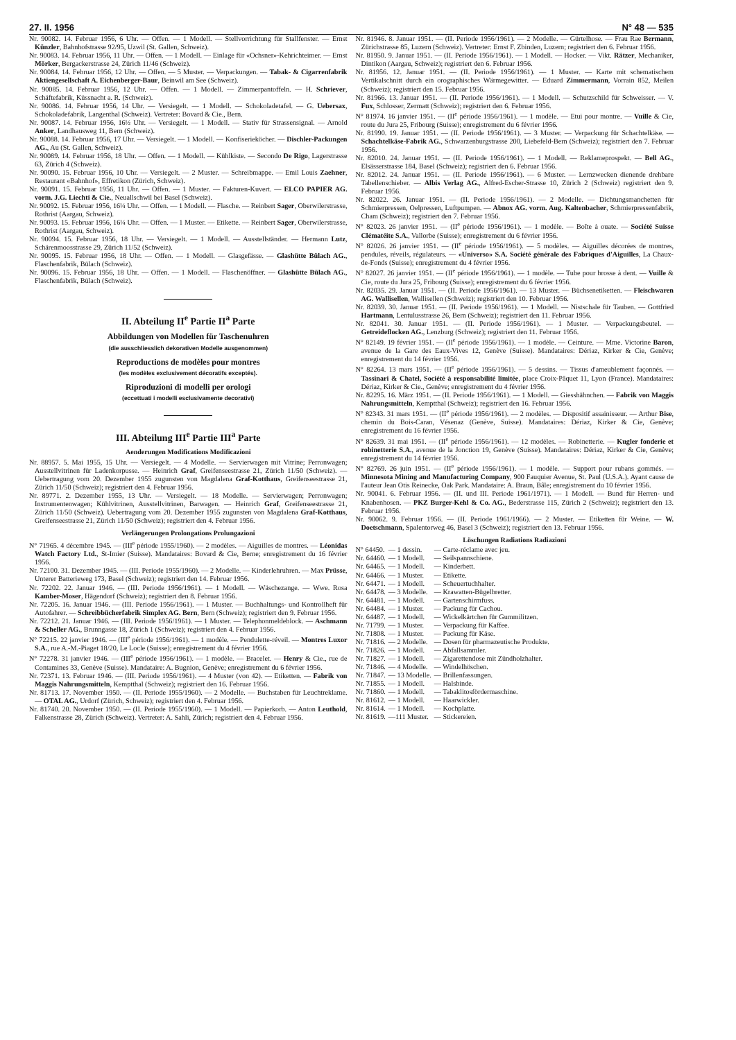27. II. 1956 N° 48 — 535
Nr. 90082. 14. Februar 1956, 6 Uhr. — Offen. — 1 Modell. — Stellvorrichtung für Stallfenster. — Ernst Künzler, Bahnhofstrasse 92/95, Uzwil (St. Gallen, Schweiz).
Nr. 90083. 14. Februar 1956, 11 Uhr. — Offen. — 1 Modell. — Einlage für «Ochsner»-Kehrichteimer. — Ernst Mörker, Bergackerstrasse 24, Zürich 11/46 (Schweiz).
Nr. 90084. 14. Februar 1956, 12 Uhr. — Offen. — 5 Muster. — Verpackungen. — Tabak- & Cigarrenfabrik Aktiengesellschaft A. Eichenberger-Baur, Beinwil am See (Schweiz).
Nr. 90085. 14. Februar 1956, 12 Uhr. — Offen. — 1 Modell. — Zimmerpantoffeln. — H. Schriever, Schäftefabrik, Küssnacht a. R. (Schweiz).
Nr. 90086. 14. Februar 1956, 14 Uhr. — Versiegelt. — 1 Modell. — Schokoladetafel. — G. Uebersax, Schokoladefabrik, Langenthal (Schweiz). Vertreter: Bovard & Cie., Bern.
Nr. 90087. 14. Februar 1956, 16½ Uhr. — Versiegelt. — 1 Modell. — Stativ für Strassensignal. — Arnold Anker, Landhausweg 11, Bern (Schweiz).
Nr. 90088. 14. Februar 1956, 17 Uhr. — Versiegelt. — 1 Modell. — Konfiserieköcher. — Dischler-Packungen AG., Au (St. Gallen, Schweiz).
Nr. 90089. 14. Februar 1956, 18 Uhr. — Offen. — 1 Modell. — Kühlkiste. — Secondo De Rigo, Lagerstrasse 63, Zürich 4 (Schweiz).
Nr. 90090. 15. Februar 1956, 10 Uhr. — Versiegelt. — 2 Muster. — Schreibmappe. — Emil Louis Zaehner, Restaurant «Bahnhof», Effretikon (Zürich, Schweiz).
Nr. 90091. 15. Februar 1956, 11 Uhr. — Offen. — 1 Muster. — Fakturen-Kuvert. — ELCO PAPIER AG. vorm. J.G. Liechti & Cie., Neuallschwil bei Basel (Schweiz).
Nr. 90092. 15. Februar 1956, 16¼ Uhr. — Offen. — 1 Modell. — Flasche. — Reinbert Sager, Oberwilerstrasse, Rothrist (Aargau, Schweiz).
Nr. 90093. 15. Februar 1956, 16¼ Uhr. — Offen. — 1 Muster. — Etikette. — Reinbert Sager, Oberwilerstrasse, Rothrist (Aargau, Schweiz).
Nr. 90094. 15. Februar 1956, 18 Uhr. — Versiegelt. — 1 Modell. — Ausstellständer. — Hermann Lutz, Schärenmoosstrasse 29, Zürich 11/52 (Schweiz).
Nr. 90095. 15. Februar 1956, 18 Uhr. — Offen. — 1 Modell. — Glasgefässe. — Glashütte Bülach AG., Flaschenfabrik, Bülach (Schweiz).
Nr. 90096. 15. Februar 1956, 18 Uhr. — Offen. — 1 Modell. — Flaschenöffner. — Glashütte Bülach AG., Flaschenfabrik, Bülach (Schweiz).
II. Abteilung II<sup>e</sup> Partie II<sup>a</sup> Parte
Abbildungen von Modellen für Taschenuhren
(die ausschliesslich dekorativen Modelle ausgenommen)
Reproductions de modèles pour montres
(les modèles exclusivement décoratifs exceptés).
Riproduzioni di modelli per orologi
(eccettuati i modelli esclusivamente decorativi)
III. Abteilung III<sup>e</sup> Partie III<sup>a</sup> Parte
Aenderungen Modifications Modificazioni
Nr. 88957. 5. Mai 1955, 15 Uhr. — Versiegelt. — 4 Modelle. — Servierwagen mit Vitrine; Perronwagen; Ausstellvitrinen für Ladenkorpusse. — Heinrich Graf, Greifenseestrasse 21, Zürich 11/50 (Schweiz). — Uebertragung vom 20. Dezember 1955 zugunsten von Magdalena Graf-Kotthaus, Greifenseestrasse 21, Zürich 11/50 (Schweiz); registriert den 4. Februar 1956.
Nr. 89771. 2. Dezember 1955, 13 Uhr. — Versiegelt. — 18 Modelle. — Servierwagen; Perronwagen; Instrumentenwagen; Kühlvitrinen, Ausstellvitrinen, Barwagen. — Heinrich Graf, Greifenseestrasse 21, Zürich 11/50 (Schweiz). Uebertragung vom 20. Dezember 1955 zugunsten von Magdalena Graf-Kotthaus, Greifenseestrasse 21, Zürich 11/50 (Schweiz); registriert den 4. Februar 1956.
Verlängerungen Prolongations Prolungazioni
N° 71965. 4 décembre 1945. — (III<sup>e</sup> période 1955/1960). — 2 modèles. — Aiguilles de montres. — Léonidas Watch Factory Ltd., St-Imier (Suisse). Mandataires: Bovard & Cie, Berne; enregistrement du 16 février 1956.
Nr. 72100. 31. Dezember 1945. — (III. Periode 1955/1960). — 2 Modelle. — Kinderlehruhren. — Max Prüsse, Unterer Batterieweg 173, Basel (Schweiz); registriert den 14. Februar 1956.
Nr. 72202. 22. Januar 1946. — (III. Periode 1956/1961). — 1 Modell. — Wäschezange. — Wwe. Rosa Kamber-Moser, Hägendorf (Schweiz); registriert den 8. Februar 1956.
Nr. 72205. 16. Januar 1946. — (III. Periode 1956/1961). — 1 Muster. — Buchhaltungs- und Kontrollheft für Autofahrer. — Schreibbücherfabrik Simplex AG. Bern, Bern (Schweiz); registriert den 9. Februar 1956.
Nr. 72212. 21. Januar 1946. — (III. Periode 1956/1961). — 1 Muster. — Telephonmeldeblock. — Aschmann & Scheller AG., Brunngasse 18, Zürich 1 (Schweiz); registriert den 4. Februar 1956.
N° 72215. 22 janvier 1946. — (III<sup>e</sup> période 1956/1961). — 1 modèle. — Pendulette-réveil. — Montres Luxor S.A., rue A.-M.-Piaget 18/20, Le Locle (Suisse); enregistrement du 4 février 1956.
N° 72278. 31 janvier 1946. — (III<sup>e</sup> période 1956/1961). — 1 modèle. — Bracelet. — Henry & Cie., rue de Contamines 33, Genève (Suisse). Mandataire: A. Bugnion, Genève; enregistrement du 6 février 1956.
Nr. 72371. 13. Februar 1946. — (III. Periode 1956/1961). — 4 Muster (von 42). — Etiketten. — Fabrik von Maggis Nahrungsmitteln, Kemptthal (Schweiz); registriert den 16. Februar 1956.
Nr. 81713. 17. November 1950. — (II. Periode 1955/1960). — 2 Modelle. — Buchstaben für Leuchtreklame. — OTAL AG., Urdorf (Zürich, Schweiz); registriert den 4. Februar 1956.
Nr. 81740. 20. November 1950. — (II. Periode 1955/1960). — 1 Modell. — Papierkorb. — Anton Leuthold, Falkenstrasse 28, Zürich (Schweiz). Vertreter: A. Sahli, Zürich; registriert den 4. Februar 1956.
Nr. 81946. 8. Januar 1951. — (II. Periode 1956/1961). — 2 Modelle. — Gürtelhose. — Frau Rae Bermann, Zürichstrasse 85, Luzern (Schweiz). Vertreter: Ernst F. Zbinden, Luzern; registriert den 6. Februar 1956.
Nr. 81950. 9. Januar 1951. — (II. Periode 1956/1961). — 1 Modell. — Hocker. — Vikt. Rätzer, Mechaniker, Dintikon (Aargau, Schweiz); registriert den 6. Februar 1956.
Nr. 81956. 12. Januar 1951. — (II. Periode 1956/1961). — 1 Muster. — Karte mit schematischem Vertikalschnitt durch ein orographisches Wärmegewitter. — Eduard Zimmermann, Vorrain 852, Meilen (Schweiz); registriert den 15. Februar 1956.
Nr. 81966. 13. Januar 1951. — (II. Periode 1956/1961). — 1 Modell. — Schutzschild für Schweisser. — V. Fux, Schlosser, Zermatt (Schweiz); registriert den 6. Februar 1956.
N° 81974. 16 janvier 1951. — (II<sup>e</sup> période 1956/1961). — 1 modèle. — Etui pour montre. — Vuille & Cie, route du Jura 25, Fribourg (Suisse); enregistrement du 6 février 1956.
Nr. 81990. 19. Januar 1951. — (II. Periode 1956/1961). — 3 Muster. — Verpackung für Schachtelkäse. — Schachtelkäse-Fabrik AG., Schwarzenburgstrasse 200, Liebefeld-Bern (Schweiz); registriert den 7. Februar 1956.
Nr. 82010. 24. Januar 1951. — (II. Periode 1956/1961). — 1 Modell. — Reklameprospekt. — Bell AG., Elsässerstrasse 184, Basel (Schweiz); registriert den 6. Februar 1956.
Nr. 82012. 24. Januar 1951. — (II. Periode 1956/1961). — 6 Muster. — Lernzwecken dienende drehbare Tabellenschieber. — Albis Verlag AG., Alfred-Escher-Strasse 10, Zürich 2 (Schweiz) registriert den 9. Februar 1956.
Nr. 82022. 26. Januar 1951. — (II. Periode 1956/1961). — 2 Modelle. — Dichtungsmanchetten für Schmierpressen, Oelpressen, Luftpumpen. — Abnox AG. vorm. Aug. Kaltenbacher, Schmierpressenfabrik, Cham (Schweiz); registriert den 7. Februar 1956.
N° 82023. 26 janvier 1951. — (II<sup>e</sup> période 1956/1961). — 1 modèle. — Boîte à ouate. — Société Suisse Clématéite S.A., Vallorbe (Suisse); enregistrement du 6 février 1956.
N° 82026. 26 janvier 1951. — (II<sup>e</sup> période 1956/1961). — 5 modèles. — Aiguilles décorées de montres, pendules, réveils, régulateurs. — «Universo» S.A. Société générale des Fabriques d'Aiguilles, La Chaux-de-Fonds (Suisse); enregistrement du 4 février 1956.
N° 82027. 26 janvier 1951. — (II<sup>e</sup> période 1956/1961). — 1 modèle. — Tube pour brosse à dent. — Vuille & Cie, route du Jura 25, Fribourg (Suisse); enregistrement du 6 février 1956.
Nr. 82035. 29. Januar 1951. — (II. Periode 1956/1961). — 13 Muster. — Büchsenetiketten. — Fleischwaren AG. Wallisellen, Wallisellen (Schweiz); registriert den 10. Februar 1956.
Nr. 82039. 30. Januar 1951. — (II. Periode 1956/1961). — 1 Modell. — Nistschale für Tauben. — Gottfried Hartmann, Lentulusstrasse 26, Bern (Schweiz); registriert den 11. Februar 1956.
Nr. 82041. 30. Januar 1951. — (II. Periode 1956/1961). — 1 Muster. — Verpackungsbeutel. — Getreideflocken AG., Lenzburg (Schweiz); registriert den 11. Februar 1956.
N° 82149. 19 février 1951. — (II<sup>e</sup> période 1956/1961). — 1 modèle. — Ceinture. — Mme. Victorine Baron, avenue de la Gare des Eaux-Vives 12, Genève (Suisse). Mandataires: Dériaz, Kirker & Cie, Genève; enregistrement du 14 février 1956.
N° 82264. 13 mars 1951. — (II<sup>e</sup> période 1956/1961). — 5 dessins. — Tissus d'ameublement façonnés. — Tassinari & Chatel, Société à responsabilité limitée, place Croix-Pâquet 11, Lyon (France). Mandataires: Dériaz, Kirker & Cie., Genève; enregistrement du 4 février 1956.
Nr. 82295. 16. März 1951. — (II. Periode 1956/1961). — 1 Modell. — Giesshähnchen. — Fabrik von Maggis Nahrungsmitteln, Kemptthal (Schweiz); registriert den 16. Februar 1956.
N° 82343. 31 mars 1951. — (II<sup>e</sup> période 1956/1961). — 2 modèles. — Dispositif assainisseur. — Arthur Bise, chemin du Bois-Caran, Vésenaz (Genève, Suisse). Mandataires: Dériaz, Kirker & Cie, Genève; enregistrement du 16 février 1956.
N° 82639. 31 mai 1951. — (II<sup>e</sup> période 1956/1961). — 12 modèles. — Robinetterie. — Kugler fonderie et robinetterie S.A., avenue de la Jonction 19, Genève (Suisse). Mandataires: Dériaz, Kirker & Cie, Genève; enregistrement du 14 février 1956.
N° 82769. 26 juin 1951. — (II<sup>e</sup> période 1956/1961). — 1 modèle. — Support pour rubans gommés. — Minnesota Mining and Manufacturing Company, 900 Fauquier Avenue, St. Paul (U.S.A.). Ayant cause de l'auteur Jean Otis Reinecke, Oak Park. Mandataire: A. Braun, Bâle; enregistrement du 10 février 1956.
Nr. 90041. 6. Februar 1956. — (II. und III. Periode 1961/1971). — 1 Modell. — Bund für Herren- und Knabenhosen. — PKZ Burger-Kehl & Co. AG., Bederstrasse 115, Zürich 2 (Schweiz); registriert den 13. Februar 1956.
Nr. 90062. 9. Februar 1956. — (II. Periode 1961/1966). — 2 Muster. — Etiketten für Weine. — W. Doetschmann, Spalentorweg 46, Basel 3 (Schweiz); registriert den 13. Februar 1956.
Löschungen Radiations Radiazioni
| N° 64450. | — 1 dessin. | — Carte-réclame avec jeu. |
| Nr. 64460. | — 1 Modell. | — Seilspannschiene. |
| Nr. 64465. | — 1 Modell. | — Kinderbett. |
| Nr. 64466. | — 1 Muster. | — Etikette. |
| Nr. 64471. | — 1 Modell. | — Scheuertuchhalter. |
| Nr. 64478. | — 3 Modelle. | — Krawatten-Bügelbretter. |
| Nr. 64481. | — 1 Modell. | — Gartenschirmfuss. |
| Nr. 64484. | — 1 Muster. | — Packung für Cachou. |
| Nr. 64487. | — 1 Modell. | — Wickelkärtchen für Gummilitzen. |
| Nr. 71799. | — 1 Muster. | — Verpackung für Kaffee. |
| Nr. 71808. | — 1 Muster. | — Packung für Käse. |
| Nr. 71816. | — 2 Modelle. | — Dosen für pharmazeutische Produkte. |
| Nr. 71826. | — 1 Modell. | — Abfallsammler. |
| Nr. 71827. | — 1 Modell. | — Zigarettendose mit Zündholzhalter. |
| Nr. 71846. | — 4 Modelle. | — Windelhöschen. |
| Nr. 71847. | — 13 Modelle. | — Brillenfassungen. |
| Nr. 71855. | — 1 Modell. | — Halsbinde. |
| Nr. 71860. | — 1 Modell. | — Tabaklitosfördermaschine. |
| Nr. 81612. | — 1 Modell. | — Haarwickler. |
| Nr. 81614. | — 1 Modell. | — Kochplatte. |
| Nr. 81619. | —111 Muster. | — Stickereien. |